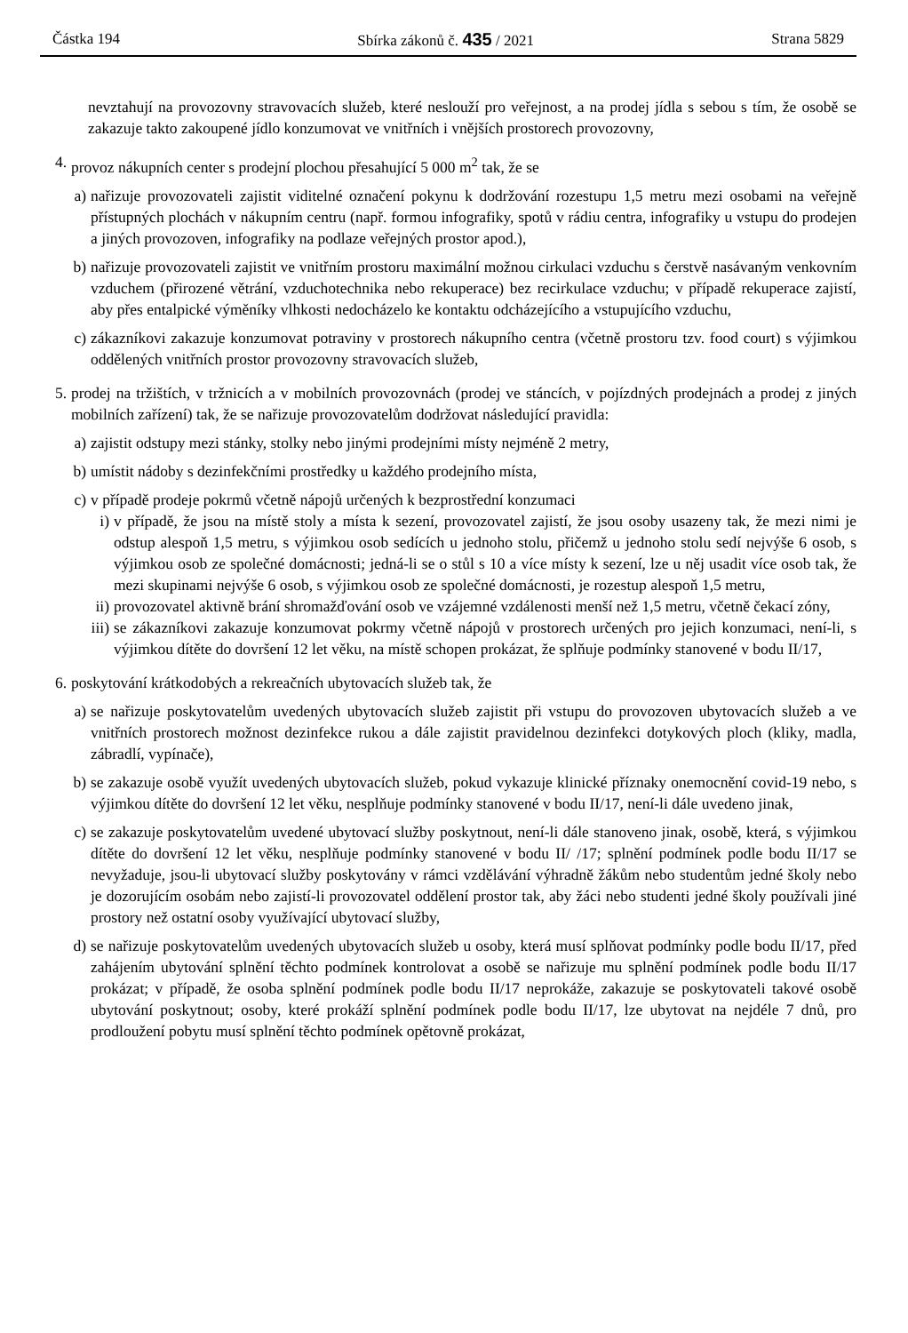Částka 194 Sbírka zákonů č. 435 / 2021 Strana 5829
nevztahují na provozovny stravovacích služeb, které neslouží pro veřejnost, a na prodej jídla s sebou s tím, že osobě se zakazuje takto zakoupené jídlo konzumovat ve vnitřních i vnějších prostorech provozovny,
4. provoz nákupních center s prodejní plochou přesahující 5 000 m<sup>2</sup> tak, že se
a) nařizuje provozovateli zajistit viditelné označení pokynu k dodržování rozestupu 1,5 metru mezi osobami na veřejně přístupných plochách v nákupním centru (např. formou infografiky, spotů v rádiu centra, infografiky u vstupu do prodejen a jiných provozoven, infografiky na podlaze veřejných prostor apod.),
b) nařizuje provozovateli zajistit ve vnitřním prostoru maximální možnou cirkulaci vzduchu s čerstvě nasávaným venkovním vzduchem (přirozené větrání, vzduchotechnika nebo rekuperace) bez recirkulace vzduchu; v případě rekuperace zajistí, aby přes entalpické výměníky vlhkosti nedocházelo ke kontaktu odcházejícího a vstupujícího vzduchu,
c) zákazníkovi zakazuje konzumovat potraviny v prostorech nákupního centra (včetně prostoru tzv. food court) s výjimkou oddělených vnitřních prostor provozovny stravovacích služeb,
5. prodej na tržištích, v tržnicích a v mobilních provozovnách (prodej ve stáncích, v pojízdných prodejnách a prodej z jiných mobilních zařízení) tak, že se nařizuje provozovatelům dodržovat následující pravidla:
a) zajistit odstupy mezi stánky, stolky nebo jinými prodejními místy nejméně 2 metry,
b) umístit nádoby s dezinfekčními prostředky u každého prodejního místa,
c) v případě prodeje pokrmů včetně nápojů určených k bezprostřední konzumaci
i) v případě, že jsou na místě stoly a místa k sezení, provozovatel zajistí, že jsou osoby usazeny tak, že mezi nimi je odstup alespoň 1,5 metru, s výjimkou osob sedících u jednoho stolu, přičemž u jednoho stolu sedí nejvýše 6 osob, s výjimkou osob ze společné domácnosti; jedná-li se o stůl s 10 a více místy k sezení, lze u něj usadit více osob tak, že mezi skupinami nejvýše 6 osob, s výjimkou osob ze společné domácnosti, je rozestup alespoň 1,5 metru,
ii) provozovatel aktivně brání shromažďování osob ve vzájemné vzdálenosti menší než 1,5 metru, včetně čekací zóny,
iii) se zákazníkovi zakazuje konzumovat pokrmy včetně nápojů v prostorech určených pro jejich konzumaci, není-li, s výjimkou dítěte do dovršení 12 let věku, na místě schopen prokázat, že splňuje podmínky stanovené v bodu II/17,
6. poskytování krátkodobých a rekreačních ubytovacích služeb tak, že
a) se nařizuje poskytovatelům uvedených ubytovacích služeb zajistit při vstupu do provozoven ubytovacích služeb a ve vnitřních prostorech možnost dezinfekce rukou a dále zajistit pravidelnou dezinfekci dotykových ploch (kliky, madla, zábradlí, vypínače),
b) se zakazuje osobě využít uvedených ubytovacích služeb, pokud vykazuje klinické příznaky onemocnění covid-19 nebo, s výjimkou dítěte do dovršení 12 let věku, nesplňuje podmínky stanovené v bodu II/17, není-li dále uvedeno jinak,
c) se zakazuje poskytovatelům uvedené ubytovací služby poskytnout, není-li dále stanoveno jinak, osobě, která, s výjimkou dítěte do dovršení 12 let věku, nesplňuje podmínky stanovené v bodu II/ /17; splnění podmínek podle bodu II/17 se nevyžaduje, jsou-li ubytovací služby poskytovány v rámci vzdělávání výhradně žákům nebo studentům jedné školy nebo je dozorujícím osobám nebo zajistí-li provozovatel oddělení prostor tak, aby žáci nebo studenti jedné školy používali jiné prostory než ostatní osoby využívající ubytovací služby,
d) se nařizuje poskytovatelům uvedených ubytovacích služeb u osoby, která musí splňovat podmínky podle bodu II/17, před zahájením ubytování splnění těchto podmínek kontrolovat a osobě se nařizuje mu splnění podmínek podle bodu II/17 prokázat; v případě, že osoba splnění podmínek podle bodu II/17 neprokáže, zakazuje se poskytovateli takové osobě ubytování poskytnout; osoby, které prokáží splnění podmínek podle bodu II/17, lze ubytovat na nejdéle 7 dnů, pro prodloužení pobytu musí splnění těchto podmínek opětovně prokázat,